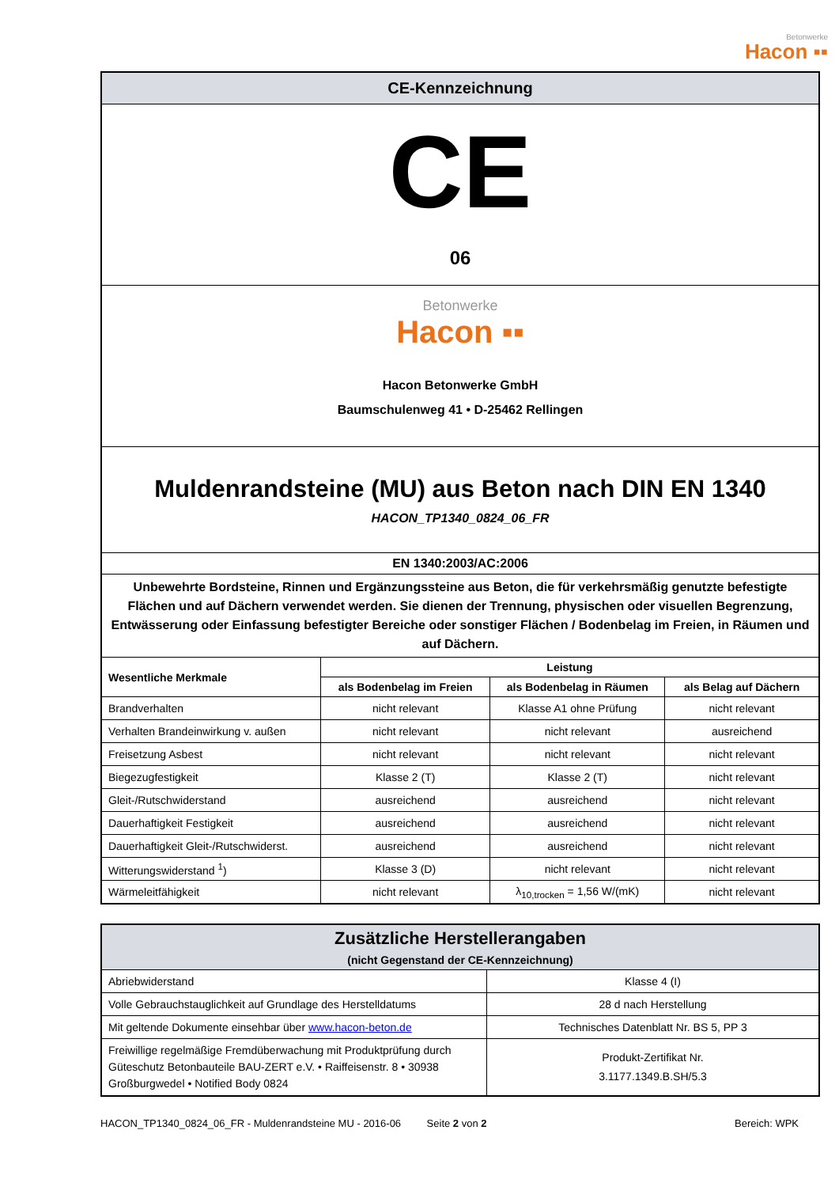Betonwerke Hacon ▪▪
| CE-Kennzeichnung | | | |
| CE 06 | | | |
| Betonwerke Hacon ▪▪ Hacon Betonwerke GmbH Baumschulenweg 41 • D-25462 Rellingen | | | |
| Muldenrandsteine (MU) aus Beton nach DIN EN 1340 HACON_TP1340_0824_06_FR | | | |
| EN 1340:2003/AC:2006 | | | |
| Unbewehrte Bordsteine, Rinnen und Ergänzungssteine aus Beton, die für verkehrsmäßig genutzte befestigte Flächen und auf Dächern verwendet werden. Sie dienen der Trennung, physischen oder visuellen Begrenzung, Entwässerung oder Einfassung befestigter Bereiche oder sonstiger Flächen / Bodenbelag im Freien, in Räumen und auf Dächern. | | | |
| Wesentliche Merkmale | Leistung | | |
| | als Bodenbelag im Freien | als Bodenbelag in Räumen | als Belag auf Dächern |
| Brandverhalten | nicht relevant | Klasse A1 ohne Prüfung | nicht relevant |
| Verhalten Brandeinwirkung v. außen | nicht relevant | nicht relevant | ausreichend |
| Freisetzung Asbest | nicht relevant | nicht relevant | nicht relevant |
| Biegezugfestigkeit | Klasse 2 (T) | Klasse 2 (T) | nicht relevant |
| Gleit-/Rutschwiderstand | ausreichend | ausreichend | nicht relevant |
| Dauerhaftigkeit Festigkeit | ausreichend | ausreichend | nicht relevant |
| Dauerhaftigkeit Gleit-/Rutschwiderst. | ausreichend | ausreichend | nicht relevant |
| Witterungswiderstand <sup>1</sup>) | Klasse 3 (D) | nicht relevant | nicht relevant |
| Wärmeleitfähigkeit | nicht relevant | λ<sub>10,trocken</sub> = 1,56 W/(mK) | nicht relevant |
| Zusätzliche Herstellerangaben (nicht Gegenstand der CE-Kennzeichnung) | |
| Abriebwiderstand | Klasse 4 (I) |
| Volle Gebrauchstauglichkeit auf Grundlage des Herstelldatums | 28 d nach Herstellung |
| Mit geltende Dokumente einsehbar über www.hacon-beton.de | Technisches Datenblatt Nr. BS 5, PP 3 |
| Freiwillige regelmäßige Fremdüberwachung mit Produktprüfung durch Güteschutz Betonbauteile BAU-ZERT e.V. • Raiffeisenstr. 8 • 30938 Großburgwedel • Notified Body 0824 | Produkt-Zertifikat Nr. 3.1177.1349.B.SH/5.3 |
HACON_TP1340_0824_06_FR - Muldenrandsteine MU - 2016-06 Seite 2 von 2 Bereich: WPK